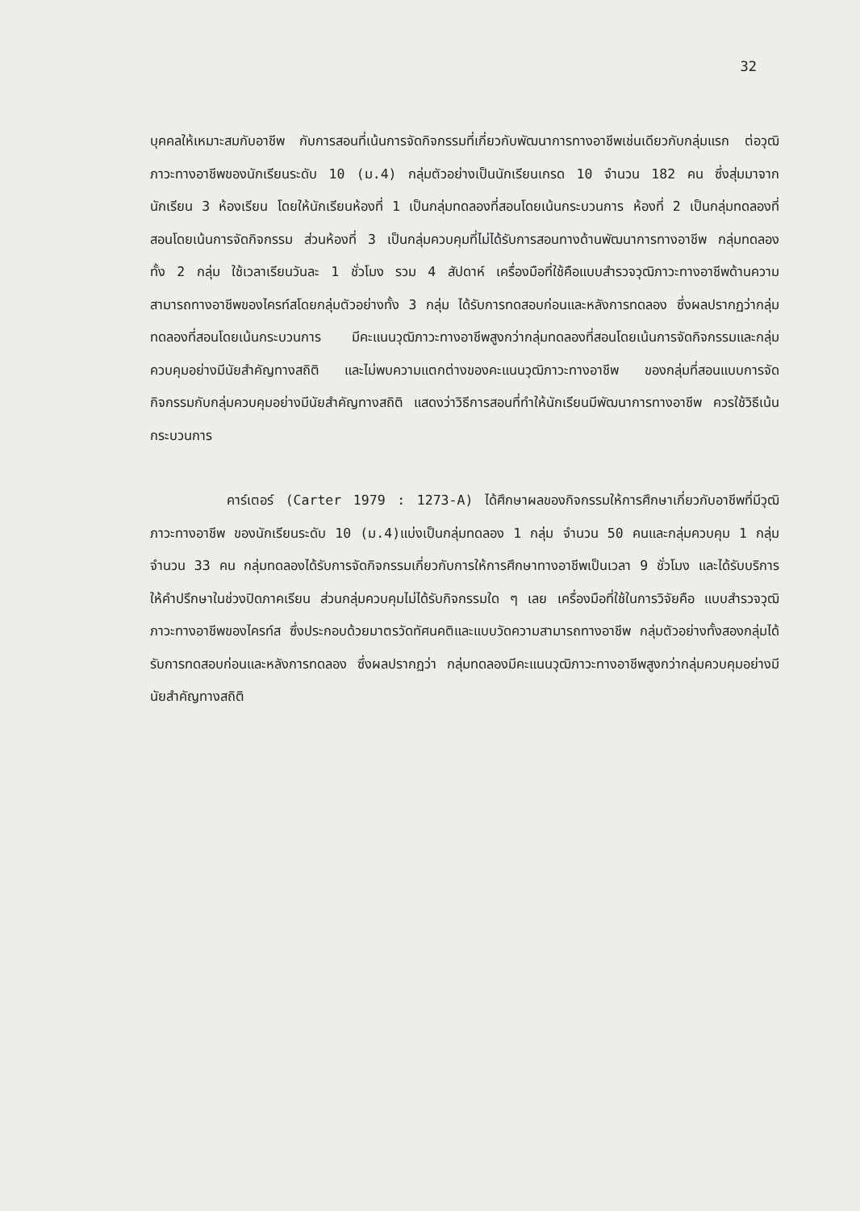32
บุคคลให้เหมาะสมกับอาชีพ กับการสอนที่เน้นการจัดกิจกรรมที่เกี่ยวกับพัฒนาการทางอาชีพเช่นเดียวกับกลุ่มแรก ต่อวุฒิภาวะทางอาชีพของนักเรียนระดับ 10 (ม.4) กลุ่มตัวอย่างเป็นนักเรียนเกรด 10 จำนวน 182 คน ซึ่งสุ่มมาจากนักเรียน 3 ห้องเรียน โดยให้นักเรียนห้องที่ 1 เป็นกลุ่มทดลองที่สอนโดยเน้นกระบวนการ ห้องที่ 2 เป็นกลุ่มทดลองที่สอนโดยเน้นการจัดกิจกรรม ส่วนห้องที่ 3 เป็นกลุ่มควบคุมที่ไม่ได้รับการสอนทางด้านพัฒนาการทางอาชีพ กลุ่มทดลองทั้ง 2 กลุ่ม ใช้เวลาเรียนวันละ 1 ชั่วโมง รวม 4 สัปดาห์ เครื่องมือที่ใช้คือแบบสำรวจวุฒิภาวะทางอาชีพด้านความสามารถทางอาชีพของไครท์สโดยกลุ่มตัวอย่างทั้ง 3 กลุ่ม ได้รับการทดสอบก่อนและหลังการทดลอง ซึ่งผลปรากฏว่ากลุ่มทดลองที่สอนโดยเน้นกระบวนการ มีคะแนนวุฒิภาวะทางอาชีพสูงกว่ากลุ่มทดลองที่สอนโดยเน้นการจัดกิจกรรมและกลุ่มควบคุมอย่างมีนัยสำคัญทางสถิติ และไม่พบความแตกต่างของคะแนนวุฒิภาวะทางอาชีพ ของกลุ่มที่สอนแบบการจัดกิจกรรมกับกลุ่มควบคุมอย่างมีนัยสำคัญทางสถิติ แสดงว่าวิธีการสอนที่ทำให้นักเรียนมีพัฒนาการทางอาชีพ ควรใช้วิธีเน้นกระบวนการ
คาร์เตอร์ (Carter 1979 : 1273-A) ได้ศึกษาผลของกิจกรรมให้การศึกษาเกี่ยวกับอาชีพที่มีวุฒิภาวะทางอาชีพ ของนักเรียนระดับ 10 (ม.4)แบ่งเป็นกลุ่มทดลอง 1 กลุ่ม จำนวน 50 คนและกลุ่มควบคุม 1 กลุ่ม จำนวน 33 คน กลุ่มทดลองได้รับการจัดกิจกรรมเกี่ยวกับการให้การศึกษาทางอาชีพเป็นเวลา 9 ชั่วโมง และได้รับบริการให้คำปรึกษาในช่วงปิดภาคเรียน ส่วนกลุ่มควบคุมไม่ได้รับกิจกรรมใด ๆ เลย เครื่องมือที่ใช้ในการวิจัยคือ แบบสำรวจวุฒิภาวะทางอาชีพของไครท์ส ซึ่งประกอบด้วยมาตรวัดทัศนคติและแบบวัดความสามารถทางอาชีพ กลุ่มตัวอย่างทั้งสองกลุ่มได้รับการทดสอบก่อนและหลังการทดลอง ซึ่งผลปรากฏว่า กลุ่มทดลองมีคะแนนวุฒิภาวะทางอาชีพสูงกว่ากลุ่มควบคุมอย่างมีนัยสำคัญทางสถิติ